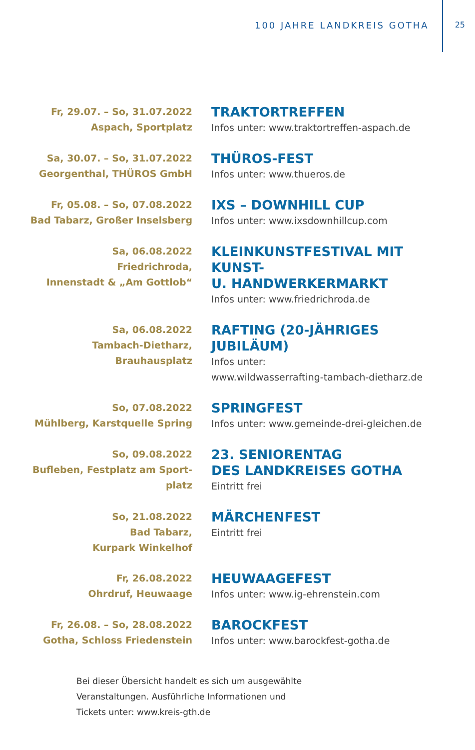100 JAHRE LANDKREIS GOTHA 25
Fr, 29.07. – So, 31.07.2022
Aspach, Sportplatz
TRAKTORTREFFEN
Infos unter: www.traktortreffen-aspach.de
Sa, 30.07. – So, 31.07.2022
Georgenthal, THÜROS GmbH
THÜROS-FEST
Infos unter: www.thueros.de
Fr, 05.08. – So, 07.08.2022
Bad Tabarz, Großer Inselsberg
IXS – DOWNHILL CUP
Infos unter: www.ixsdownhillcup.com
Sa, 06.08.2022
Friedrichroda,
Innenstadt & „Am Gottlob“
KLEINKUNSTFESTIVAL MIT KUNST-
U. HANDWERKERMARKT
Infos unter: www.friedrichroda.de
Sa, 06.08.2022
Tambach-Dietharz,
Brauhausplatz
RAFTING (20-JÄHRIGES JUBILÄUM)
Infos unter:
www.wildwasserrafting-tambach-dietharz.de
So, 07.08.2022
Mühlberg, Karstquelle Spring
SPRINGFEST
Infos unter: www.gemeinde-drei-gleichen.de
So, 09.08.2022
Bufleben, Festplatz am Sport-
platz
23. SENIORENTAG
DES LANDKREISES GOTHA
Eintritt frei
So, 21.08.2022
Bad Tabarz,
Kurpark Winkelhof
MÄRCHENFEST
Eintritt frei
Fr, 26.08.2022
Ohrdruf, Heuwaage
HEUWAAGEFEST
Infos unter: www.ig-ehrenstein.com
Fr, 26.08. – So, 28.08.2022
Gotha, Schloss Friedenstein
BAROCKFEST
Infos unter: www.barockfest-gotha.de
Bei dieser Übersicht handelt es sich um ausgewählte
Veranstaltungen. Ausführliche Informationen und
Tickets unter: www.kreis-gth.de